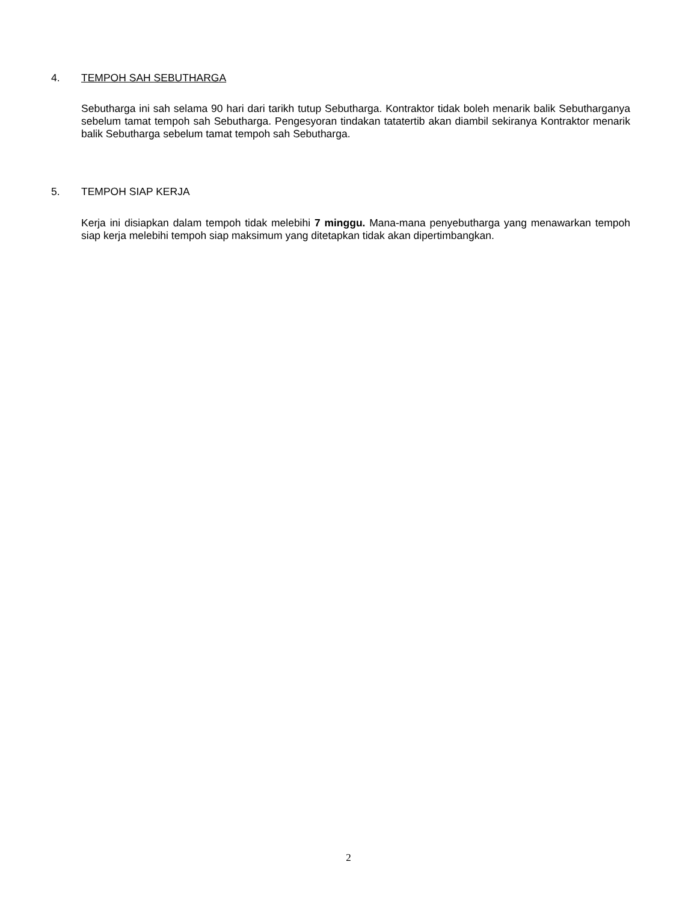4. TEMPOH SAH SEBUTHARGA
Sebutharga ini sah selama 90 hari dari tarikh tutup Sebutharga. Kontraktor tidak boleh menarik balik Sebutharganya sebelum tamat tempoh sah Sebutharga. Pengesyoran tindakan tatatertib akan diambil sekiranya Kontraktor menarik balik Sebutharga sebelum tamat tempoh sah Sebutharga.
5. TEMPOH SIAP KERJA
Kerja ini disiapkan dalam tempoh tidak melebihi 7 minggu. Mana-mana penyebutharga yang menawarkan tempoh siap kerja melebihi tempoh siap maksimum yang ditetapkan tidak akan dipertimbangkan.
2